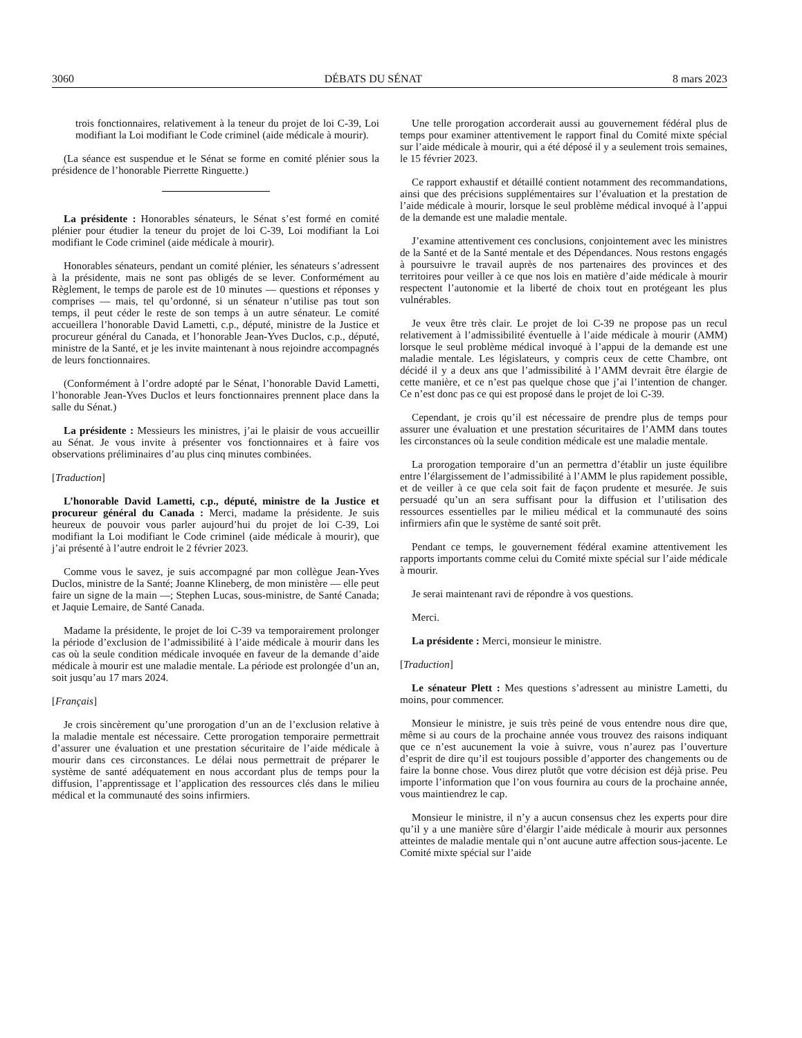3060 DÉBATS DU SÉNAT 8 mars 2023
trois fonctionnaires, relativement à la teneur du projet de loi C-39, Loi modifiant la Loi modifiant le Code criminel (aide médicale à mourir).
(La séance est suspendue et le Sénat se forme en comité plénier sous la présidence de l’honorable Pierrette Ringuette.)
La présidente : Honorables sénateurs, le Sénat s’est formé en comité plénier pour étudier la teneur du projet de loi C-39, Loi modifiant la Loi modifiant le Code criminel (aide médicale à mourir).
Honorables sénateurs, pendant un comité plénier, les sénateurs s’adressent à la présidente, mais ne sont pas obligés de se lever. Conformément au Règlement, le temps de parole est de 10 minutes — questions et réponses y comprises — mais, tel qu’ordonné, si un sénateur n’utilise pas tout son temps, il peut céder le reste de son temps à un autre sénateur. Le comité accueillera l’honorable David Lametti, c.p., député, ministre de la Justice et procureur général du Canada, et l’honorable Jean-Yves Duclos, c.p., député, ministre de la Santé, et je les invite maintenant à nous rejoindre accompagnés de leurs fonctionnaires.
(Conformément à l’ordre adopté par le Sénat, l’honorable David Lametti, l’honorable Jean-Yves Duclos et leurs fonctionnaires prennent place dans la salle du Sénat.)
La présidente : Messieurs les ministres, j’ai le plaisir de vous accueillir au Sénat. Je vous invite à présenter vos fonctionnaires et à faire vos observations préliminaires d’au plus cinq minutes combinées.
[Traduction]
L’honorable David Lametti, c.p., député, ministre de la Justice et procureur général du Canada : Merci, madame la présidente. Je suis heureux de pouvoir vous parler aujourd’hui du projet de loi C-39, Loi modifiant la Loi modifiant le Code criminel (aide médicale à mourir), que j’ai présenté à l’autre endroit le 2 février 2023.
Comme vous le savez, je suis accompagné par mon collègue Jean-Yves Duclos, ministre de la Santé; Joanne Klineberg, de mon ministère — elle peut faire un signe de la main —; Stephen Lucas, sous-ministre, de Santé Canada; et Jaquie Lemaire, de Santé Canada.
Madame la présidente, le projet de loi C-39 va temporairement prolonger la période d’exclusion de l’admissibilité à l’aide médicale à mourir dans les cas où la seule condition médicale invoquée en faveur de la demande d’aide médicale à mourir est une maladie mentale. La période est prolongée d’un an, soit jusqu’au 17 mars 2024.
[Français]
Je crois sincèrement qu’une prorogation d’un an de l’exclusion relative à la maladie mentale est nécessaire. Cette prorogation temporaire permettrait d’assurer une évaluation et une prestation sécuritaire de l’aide médicale à mourir dans ces circonstances. Le délai nous permettrait de préparer le système de santé adéquatement en nous accordant plus de temps pour la diffusion, l’apprentissage et l’application des ressources clés dans le milieu médical et la communauté des soins infirmiers.
Une telle prorogation accorderait aussi au gouvernement fédéral plus de temps pour examiner attentivement le rapport final du Comité mixte spécial sur l’aide médicale à mourir, qui a été déposé il y a seulement trois semaines, le 15 février 2023.
Ce rapport exhaustif et détaillé contient notamment des recommandations, ainsi que des précisions supplémentaires sur l’évaluation et la prestation de l’aide médicale à mourir, lorsque le seul problème médical invoqué à l’appui de la demande est une maladie mentale.
J’examine attentivement ces conclusions, conjointement avec les ministres de la Santé et de la Santé mentale et des Dépendances. Nous restons engagés à poursuivre le travail auprès de nos partenaires des provinces et des territoires pour veiller à ce que nos lois en matière d’aide médicale à mourir respectent l’autonomie et la liberté de choix tout en protégeant les plus vulnérables.
Je veux être très clair. Le projet de loi C-39 ne propose pas un recul relativement à l’admissibilité éventuelle à l’aide médicale à mourir (AMM) lorsque le seul problème médical invoqué à l’appui de la demande est une maladie mentale. Les législateurs, y compris ceux de cette Chambre, ont décidé il y a deux ans que l’admissibilité à l’AMM devrait être élargie de cette manière, et ce n’est pas quelque chose que j’ai l’intention de changer. Ce n’est donc pas ce qui est proposé dans le projet de loi C-39.
Cependant, je crois qu’il est nécessaire de prendre plus de temps pour assurer une évaluation et une prestation sécuritaires de l’AMM dans toutes les circonstances où la seule condition médicale est une maladie mentale.
La prorogation temporaire d’un an permettra d’établir un juste équilibre entre l’élargissement de l’admissibilité à l’AMM le plus rapidement possible, et de veiller à ce que cela soit fait de façon prudente et mesurée. Je suis persuadé qu’un an sera suffisant pour la diffusion et l’utilisation des ressources essentielles par le milieu médical et la communauté des soins infirmiers afin que le système de santé soit prêt.
Pendant ce temps, le gouvernement fédéral examine attentivement les rapports importants comme celui du Comité mixte spécial sur l’aide médicale à mourir.
Je serai maintenant ravi de répondre à vos questions.
Merci.
La présidente : Merci, monsieur le ministre.
[Traduction]
Le sénateur Plett : Mes questions s’adressent au ministre Lametti, du moins, pour commencer.
Monsieur le ministre, je suis très peiné de vous entendre nous dire que, même si au cours de la prochaine année vous trouvez des raisons indiquant que ce n’est aucunement la voie à suivre, vous n’aurez pas l’ouverture d’esprit de dire qu’il est toujours possible d’apporter des changements ou de faire la bonne chose. Vous direz plutôt que votre décision est déjà prise. Peu importe l’information que l’on vous fournira au cours de la prochaine année, vous maintiendrez le cap.
Monsieur le ministre, il n’y a aucun consensus chez les experts pour dire qu’il y a une manière sûre d’élargir l’aide médicale à mourir aux personnes atteintes de maladie mentale qui n’ont aucune autre affection sous-jacente. Le Comité mixte spécial sur l’aide